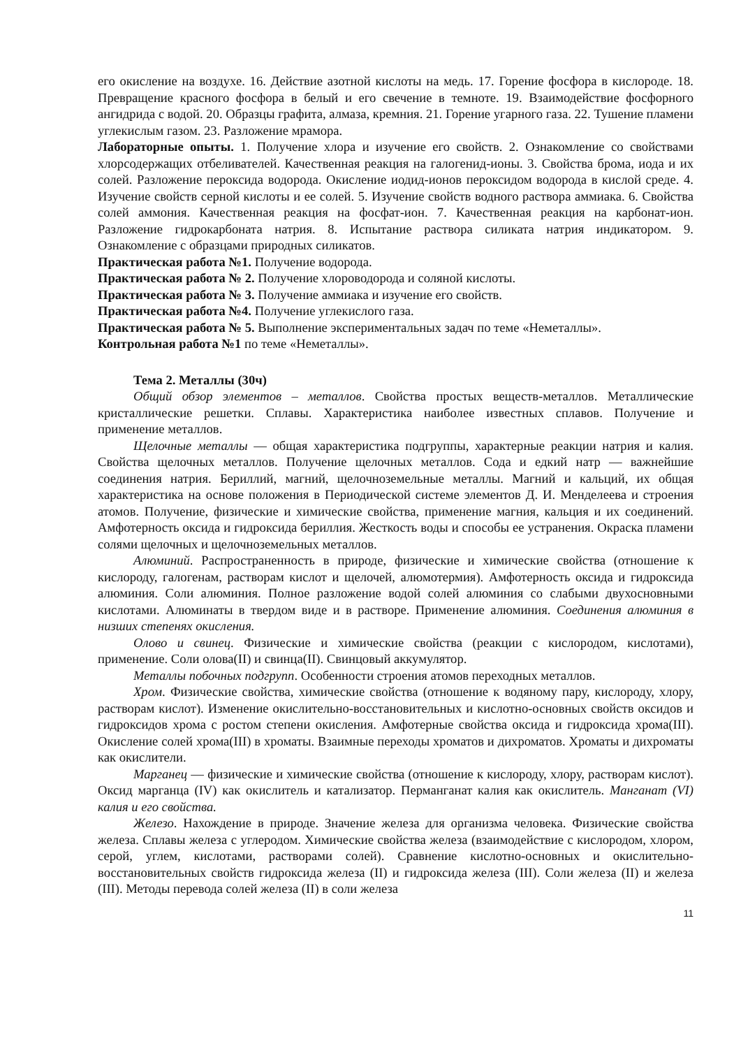его окисление на воздухе. 16. Действие азотной кислоты на медь. 17. Горение фосфора в кислороде. 18. Превращение красного фосфора в белый и его свечение в темноте. 19. Взаимодействие фосфорного ангидрида с водой. 20. Образцы графита, алмаза, кремния. 21. Горение угарного газа. 22. Тушение пламени углекислым газом. 23. Разложение мрамора.
Лабораторные опыты. 1. Получение хлора и изучение его свойств. 2. Ознакомление со свойствами хлорсодержащих отбеливателей. Качественная реакция на галогенид-ионы. 3. Свойства брома, иода и их солей. Разложение пероксида водорода. Окисление иодид-ионов пероксидом водорода в кислой среде. 4. Изучение свойств серной кислоты и ее солей. 5. Изучение свойств водного раствора аммиака. 6. Свойства солей аммония. Качественная реакция на фосфат-ион. 7. Качественная реакция на карбонат-ион. Разложение гидрокарбоната натрия. 8. Испытание раствора силиката натрия индикатором. 9. Ознакомление с образцами природных силикатов.
Практическая работа №1. Получение водорода.
Практическая работа № 2. Получение хлороводорода и соляной кислоты.
Практическая работа № 3. Получение аммиака и изучение его свойств.
Практическая работа №4. Получение углекислого газа.
Практическая работа № 5. Выполнение экспериментальных задач по теме «Неметаллы».
Контрольная работа №1 по теме «Неметаллы».
Тема 2. Металлы (30ч)
Общий обзор элементов – металлов. Свойства простых веществ-металлов. Металлические кристаллические решетки. Сплавы. Характеристика наиболее известных сплавов. Получение и применение металлов.
Щелочные металлы — общая характеристика подгруппы, характерные реакции натрия и калия. Свойства щелочных металлов. Получение щелочных металлов. Сода и едкий натр — важнейшие соединения натрия. Бериллий, магний, щелочноземельные металлы. Магний и кальций, их общая характеристика на основе положения в Периодической системе элементов Д. И. Менделеева и строения атомов. Получение, физические и химические свойства, применение магния, кальция и их соединений. Амфотерность оксида и гидроксида бериллия. Жесткость воды и способы ее устранения. Окраска пламени солями щелочных и щелочноземельных металлов.
Алюминий. Распространенность в природе, физические и химические свойства (отношение к кислороду, галогенам, растворам кислот и щелочей, алюмотермия). Амфотерность оксида и гидроксида алюминия. Соли алюминия. Полное разложение водой солей алюминия со слабыми двухосновными кислотами. Алюминаты в твердом виде и в растворе. Применение алюминия. Соединения алюминия в низших степенях окисления.
Олово и свинец. Физические и химические свойства (реакции с кислородом, кислотами), применение. Соли олова(II) и свинца(II). Свинцовый аккумулятор.
Металлы побочных подгрупп. Особенности строения атомов переходных металлов.
Хром. Физические свойства, химические свойства (отношение к водяному пару, кислороду, хлору, растворам кислот). Изменение окислительно-восстановительных и кислотно-основных свойств оксидов и гидроксидов хрома с ростом степени окисления. Амфотерные свойства оксида и гидроксида хрома(III). Окисление солей хрома(III) в хроматы. Взаимные переходы хроматов и дихроматов. Хроматы и дихроматы как окислители.
Марганец — физические и химические свойства (отношение к кислороду, хлору, растворам кислот). Оксид марганца (IV) как окислитель и катализатор. Перманганат калия как окислитель. Манганат (VI) калия и его свойства.
Железо. Нахождение в природе. Значение железа для организма человека. Физические свойства железа. Сплавы железа с углеродом. Химические свойства железа (взаимодействие с кислородом, хлором, серой, углем, кислотами, растворами солей). Сравнение кислотно-основных и окислительно-восстановительных свойств гидроксида железа (II) и гидроксида железа (III). Соли железа (II) и железа (III). Методы перевода солей железа (II) в соли железа
11